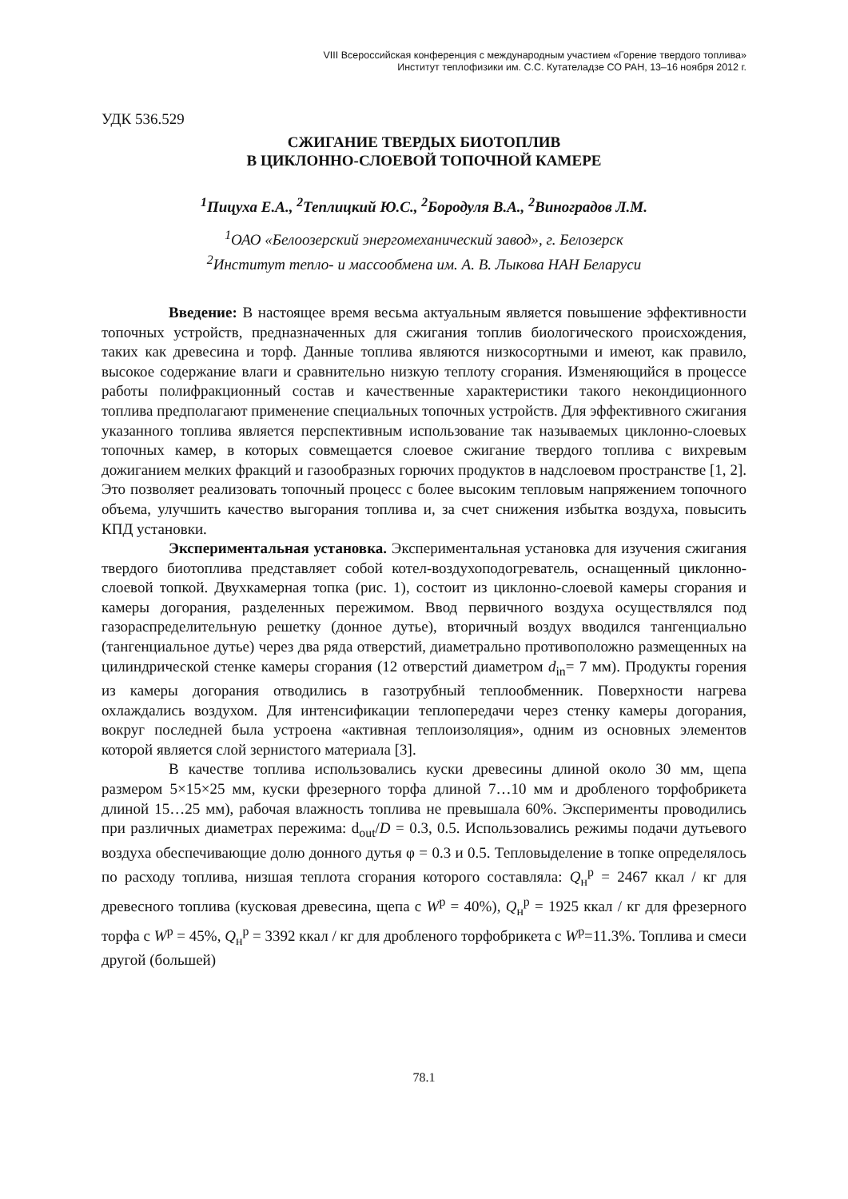VIII Всероссийская конференция с международным участием «Горение твердого топлива»
Институт теплофизики им. С.С. Кутателадзе СО РАН, 13–16 ноября 2012 г.
УДК 536.529
СЖИГАНИЕ ТВЕРДЫХ БИОТОПЛИВ
В ЦИКЛОННО-СЛОЕВОЙ ТОПОЧНОЙ КАМЕРЕ
<sup>1</sup> Пицуха Е.А., <sup>2</sup>Теплицкий Ю.С., <sup>2</sup>Бородуля В.А., <sup>2</sup>Виноградов Л.М.
<sup>1</sup> ОАО «Белоозерский энергомеханический завод», г. Белозерск
<sup>2</sup> Институт тепло- и массообмена им. А. В. Лыкова НАН Беларуси
Введение: В настоящее время весьма актуальным является повышение эффективности топочных устройств, предназначенных для сжигания топлив биологического происхождения, таких как древесина и торф. Данные топлива являются низкосортными и имеют, как правило, высокое содержание влаги и сравнительно низкую теплоту сгорания. Изменяющийся в процессе работы полифракционный состав и качественные характеристики такого некондиционного топлива предполагают применение специальных топочных устройств. Для эффективного сжигания указанного топлива является перспективным использование так называемых циклонно-слоевых топочных камер, в которых совмещается слоевое сжигание твердого топлива с вихревым дожиганием мелких фракций и газообразных горючих продуктов в надслоевом пространстве [1, 2]. Это позволяет реализовать топочный процесс с более высоким тепловым напряжением топочного объема, улучшить качество выгорания топлива и, за счет снижения избытка воздуха, повысить КПД установки.
Экспериментальная установка. Экспериментальная установка для изучения сжигания твердого биотоплива представляет собой котел-воздухоподогреватель, оснащенный циклонно-слоевой топкой. Двухкамерная топка (рис. 1), состоит из циклонно-слоевой камеры сгорания и камеры догорания, разделенных пережимом. Ввод первичного воздуха осуществлялся под газораспределительную решетку (донное дутье), вторичный воздух вводился тангенциально (тангенциальное дутье) через два ряда отверстий, диаметрально противоположно размещенных на цилиндрической стенке камеры сгорания (12 отверстий диаметром d<sub>in</sub>= 7 мм). Продукты горения из камеры догорания отводились в газотрубный теплообменник. Поверхности нагрева охлаждались воздухом. Для интенсификации теплопередачи через стенку камеры догорания, вокруг последней была устроена «активная теплоизоляция», одним из основных элементов которой является слой зернистого материала [3].
В качестве топлива использовались куски древесины длиной около 30 мм, щепа размером 5×15×25 мм, куски фрезерного торфа длиной 7…10 мм и дробленого торфобрикета длиной 15…25 мм), рабочая влажность топлива не превышала 60%. Эксперименты проводились при различных диаметрах пережима: d<sub>out</sub>/D = 0.3, 0.5. Использовались режимы подачи дутьевого воздуха обеспечивающие долю донного дутья φ = 0.3 и 0.5. Тепловыделение в топке определялось по расходу топлива, низшая теплота сгорания которого составляла: Q<sub>н</sub><sup>р</sup> = 2467 ккал / кг для древесного топлива (кусковая древесина, щепа с W<sup>р</sup> = 40%), Q<sub>н</sub><sup>р</sup> = 1925 ккал / кг для фрезерного торфа с W<sup>р</sup> = 45%, Q<sub>н</sub><sup>р</sup> = 3392 ккал / кг для дробленого торфобрикета с W<sup>р</sup>=11.3%. Топлива и смеси другой (большей)
78.1